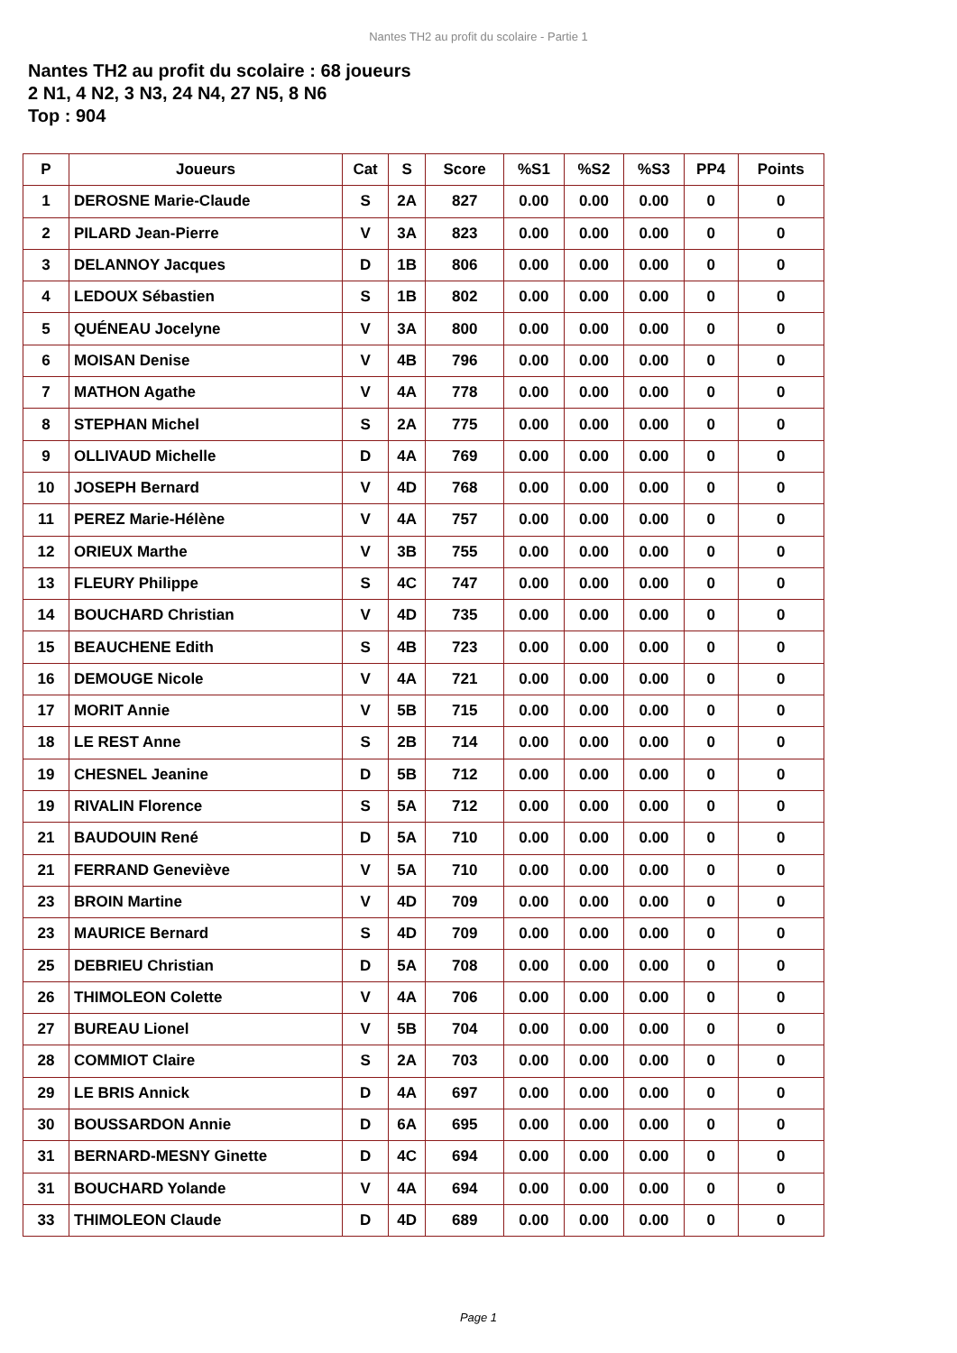Nantes TH2 au profit du scolaire - Partie 1
Nantes TH2 au profit du scolaire : 68 joueurs
2 N1, 4 N2, 3 N3, 24 N4, 27 N5, 8 N6
Top : 904
| P | Joueurs | Cat | S | Score | %S1 | %S2 | %S3 | PP4 | Points |
| --- | --- | --- | --- | --- | --- | --- | --- | --- | --- |
| 1 | DEROSNE Marie-Claude | S | 2A | 827 | 0.00 | 0.00 | 0.00 | 0 | 0 |
| 2 | PILARD Jean-Pierre | V | 3A | 823 | 0.00 | 0.00 | 0.00 | 0 | 0 |
| 3 | DELANNOY Jacques | D | 1B | 806 | 0.00 | 0.00 | 0.00 | 0 | 0 |
| 4 | LEDOUX Sébastien | S | 1B | 802 | 0.00 | 0.00 | 0.00 | 0 | 0 |
| 5 | QUÉNEAU Jocelyne | V | 3A | 800 | 0.00 | 0.00 | 0.00 | 0 | 0 |
| 6 | MOISAN Denise | V | 4B | 796 | 0.00 | 0.00 | 0.00 | 0 | 0 |
| 7 | MATHON Agathe | V | 4A | 778 | 0.00 | 0.00 | 0.00 | 0 | 0 |
| 8 | STEPHAN Michel | S | 2A | 775 | 0.00 | 0.00 | 0.00 | 0 | 0 |
| 9 | OLLIVAUD Michelle | D | 4A | 769 | 0.00 | 0.00 | 0.00 | 0 | 0 |
| 10 | JOSEPH Bernard | V | 4D | 768 | 0.00 | 0.00 | 0.00 | 0 | 0 |
| 11 | PEREZ Marie-Hélène | V | 4A | 757 | 0.00 | 0.00 | 0.00 | 0 | 0 |
| 12 | ORIEUX Marthe | V | 3B | 755 | 0.00 | 0.00 | 0.00 | 0 | 0 |
| 13 | FLEURY Philippe | S | 4C | 747 | 0.00 | 0.00 | 0.00 | 0 | 0 |
| 14 | BOUCHARD Christian | V | 4D | 735 | 0.00 | 0.00 | 0.00 | 0 | 0 |
| 15 | BEAUCHENE Edith | S | 4B | 723 | 0.00 | 0.00 | 0.00 | 0 | 0 |
| 16 | DEMOUGE Nicole | V | 4A | 721 | 0.00 | 0.00 | 0.00 | 0 | 0 |
| 17 | MORIT Annie | V | 5B | 715 | 0.00 | 0.00 | 0.00 | 0 | 0 |
| 18 | LE REST Anne | S | 2B | 714 | 0.00 | 0.00 | 0.00 | 0 | 0 |
| 19 | CHESNEL Jeanine | D | 5B | 712 | 0.00 | 0.00 | 0.00 | 0 | 0 |
| 19 | RIVALIN Florence | S | 5A | 712 | 0.00 | 0.00 | 0.00 | 0 | 0 |
| 21 | BAUDOUIN René | D | 5A | 710 | 0.00 | 0.00 | 0.00 | 0 | 0 |
| 21 | FERRAND Geneviève | V | 5A | 710 | 0.00 | 0.00 | 0.00 | 0 | 0 |
| 23 | BROIN Martine | V | 4D | 709 | 0.00 | 0.00 | 0.00 | 0 | 0 |
| 23 | MAURICE Bernard | S | 4D | 709 | 0.00 | 0.00 | 0.00 | 0 | 0 |
| 25 | DEBRIEU Christian | D | 5A | 708 | 0.00 | 0.00 | 0.00 | 0 | 0 |
| 26 | THIMOLEON Colette | V | 4A | 706 | 0.00 | 0.00 | 0.00 | 0 | 0 |
| 27 | BUREAU Lionel | V | 5B | 704 | 0.00 | 0.00 | 0.00 | 0 | 0 |
| 28 | COMMIOT Claire | S | 2A | 703 | 0.00 | 0.00 | 0.00 | 0 | 0 |
| 29 | LE BRIS Annick | D | 4A | 697 | 0.00 | 0.00 | 0.00 | 0 | 0 |
| 30 | BOUSSARDON Annie | D | 6A | 695 | 0.00 | 0.00 | 0.00 | 0 | 0 |
| 31 | BERNARD-MESNY Ginette | D | 4C | 694 | 0.00 | 0.00 | 0.00 | 0 | 0 |
| 31 | BOUCHARD Yolande | V | 4A | 694 | 0.00 | 0.00 | 0.00 | 0 | 0 |
| 33 | THIMOLEON Claude | D | 4D | 689 | 0.00 | 0.00 | 0.00 | 0 | 0 |
Page 1